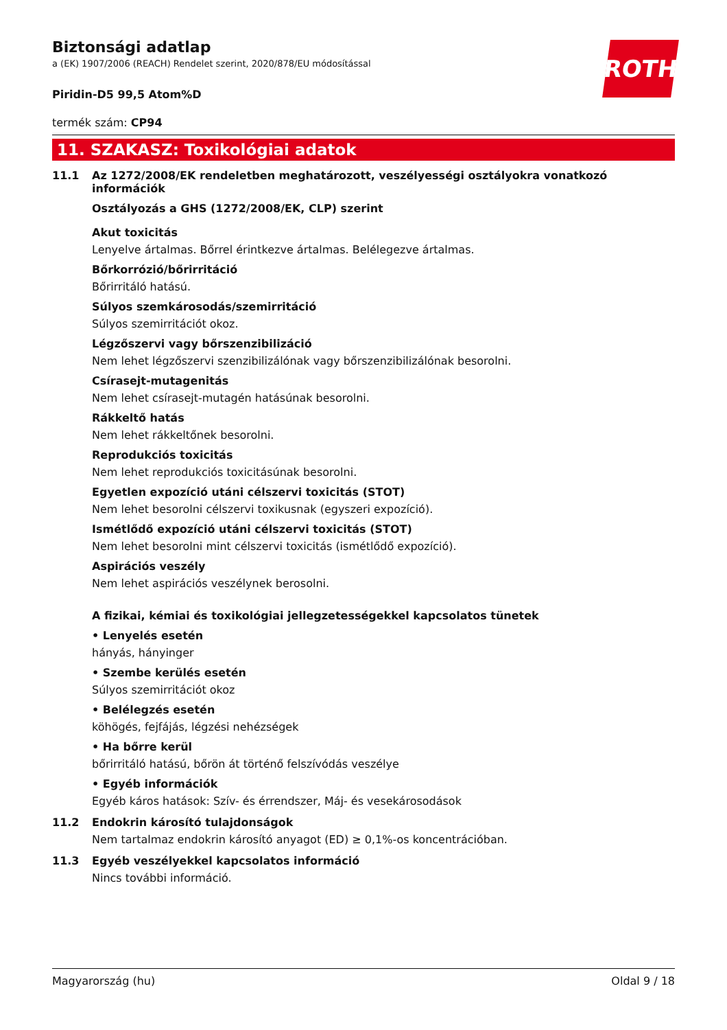Biztonsági adatlap
a (EK) 1907/2006 (REACH) Rendelet szerint, 2020/878/EU módosítással
ROTH
Piridin-D5 99,5 Atom%D
termék szám: CP94
11. SZAKASZ: Toxikológiai adatok
11.1 Az 1272/2008/EK rendeletben meghatározott, veszélyességi osztályokra vonatkozó információk
Osztályozás a GHS (1272/2008/EK, CLP) szerint
Akut toxicitás
Lenyelve ártalmas. Bőrrel érintkezve ártalmas. Belélegezve ártalmas.
Bőrkorrózió/bőrirritáció
Bőrirritáló hatású.
Súlyos szemkárosodás/szemirritáció
Súlyos szemirritációt okoz.
Légzőszervi vagy bőrszenzibilizáció
Nem lehet légzőszervi szenzibilizálónak vagy bőrszenzibilizálónak besorolni.
Csírasejt-mutagenitás
Nem lehet csírasejt-mutagén hatásúnak besorolni.
Rákkeltő hatás
Nem lehet rákkeltőnek besorolni.
Reprodukciós toxicitás
Nem lehet reprodukciós toxicitásúnak besorolni.
Egyetlen expozíció utáni célszervi toxicitás (STOT)
Nem lehet besorolni célszervi toxikusnak (egyszeri expozíció).
Ismétlődő expozíció utáni célszervi toxicitás (STOT)
Nem lehet besorolni mint célszervi toxicitás (ismétlődő expozíció).
Aspirációs veszély
Nem lehet aspirációs veszélynek berosolni.
A fizikai, kémiai és toxikológiai jellegzetességekkel kapcsolatos tünetek
• Lenyelés esetén
hányás, hányinger
• Szembe kerülés esetén
Súlyos szemirritációt okoz
• Belélegzés esetén
köhögés, fejfájás, légzési nehézségek
• Ha bőrre kerül
bőrirritáló hatású, bőrön át történő felszívódás veszélye
• Egyéb információk
Egyéb káros hatások: Szív- és érrendszer, Máj- és vesekárosodások
11.2 Endokrin károsító tulajdonságok
Nem tartalmaz endokrin károsító anyagot (ED) ≥ 0,1%-os koncentrációban.
11.3 Egyéb veszélyekkel kapcsolatos információ
Nincs további információ.
Magyarország (hu) Oldal 9 / 18